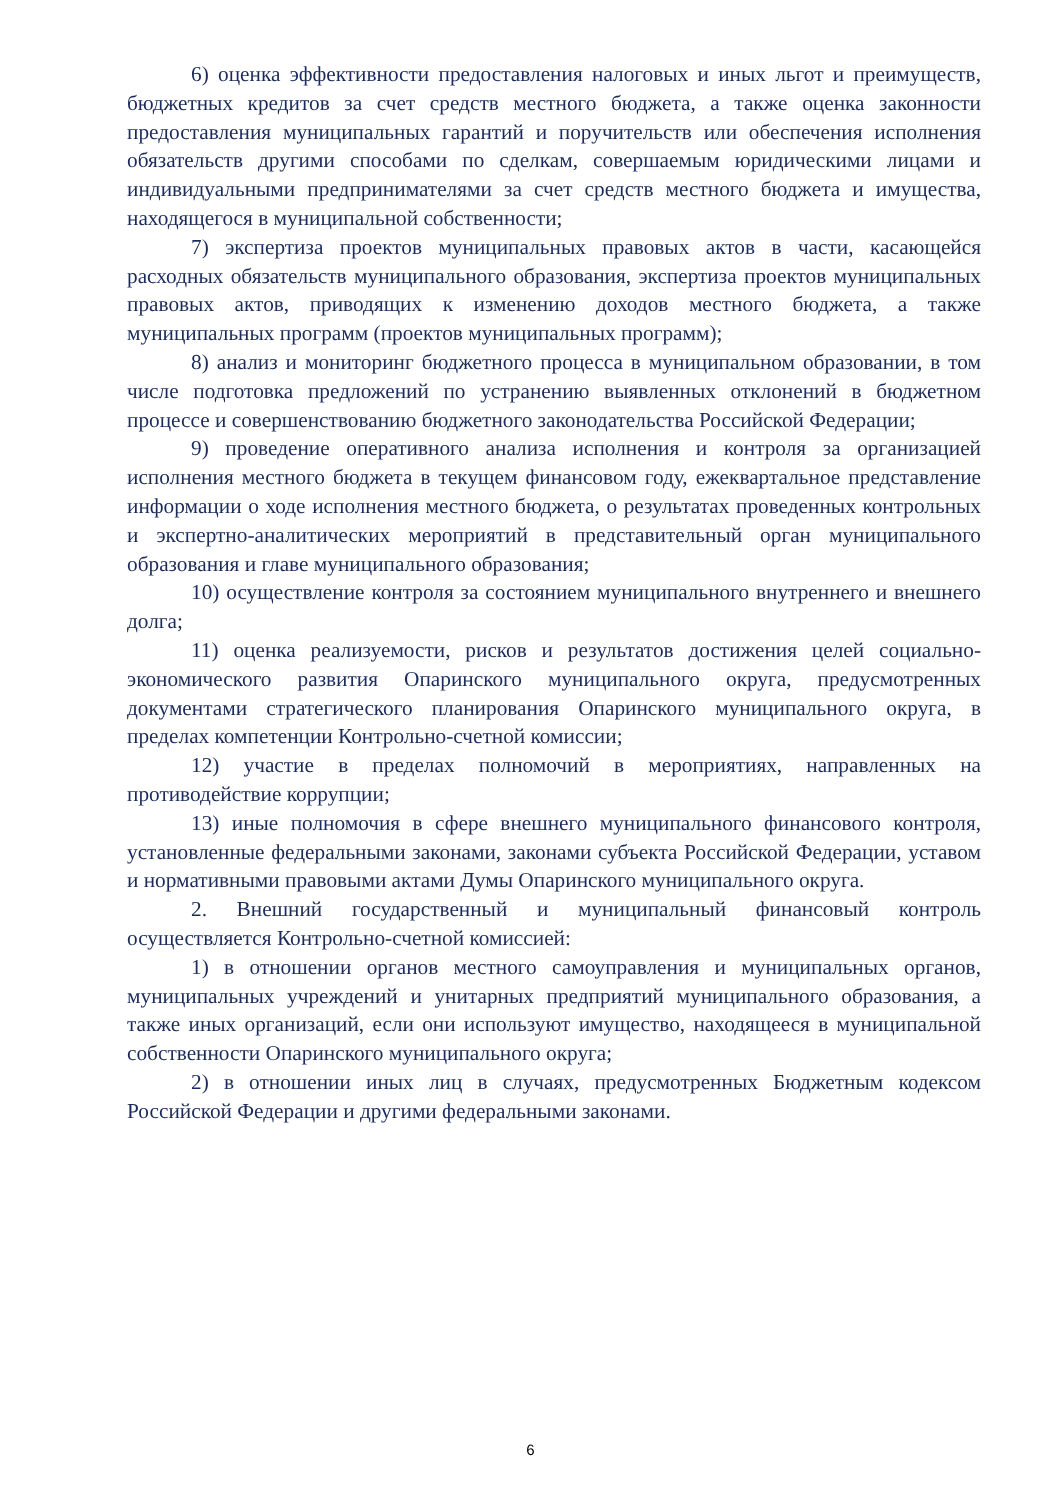6) оценка эффективности предоставления налоговых и иных льгот и преимуществ, бюджетных кредитов за счет средств местного бюджета, а также оценка законности предоставления муниципальных гарантий и поручительств или обеспечения исполнения обязательств другими способами по сделкам, совершаемым юридическими лицами и индивидуальными предпринимателями за счет средств местного бюджета и имущества, находящегося в муниципальной собственности;
7) экспертиза проектов муниципальных правовых актов в части, касающейся расходных обязательств муниципального образования, экспертиза проектов муниципальных правовых актов, приводящих к изменению доходов местного бюджета, а также муниципальных программ (проектов муниципальных программ);
8) анализ и мониторинг бюджетного процесса в муниципальном образовании, в том числе подготовка предложений по устранению выявленных отклонений в бюджетном процессе и совершенствованию бюджетного законодательства Российской Федерации;
9) проведение оперативного анализа исполнения и контроля за организацией исполнения местного бюджета в текущем финансовом году, ежеквартальное представление информации о ходе исполнения местного бюджета, о результатах проведенных контрольных и экспертно-аналитических мероприятий в представительный орган муниципального образования и главе муниципального образования;
10) осуществление контроля за состоянием муниципального внутреннего и внешнего долга;
11) оценка реализуемости, рисков и результатов достижения целей социально-экономического развития Опаринского муниципального округа, предусмотренных документами стратегического планирования Опаринского муниципального округа, в пределах компетенции Контрольно-счетной комиссии;
12) участие в пределах полномочий в мероприятиях, направленных на противодействие коррупции;
13) иные полномочия в сфере внешнего муниципального финансового контроля, установленные федеральными законами, законами субъекта Российской Федерации, уставом и нормативными правовыми актами Думы Опаринского муниципального округа.
2. Внешний государственный и муниципальный финансовый контроль осуществляется Контрольно-счетной комиссией:
1) в отношении органов местного самоуправления и муниципальных органов, муниципальных учреждений и унитарных предприятий муниципального образования, а также иных организаций, если они используют имущество, находящееся в муниципальной собственности Опаринского муниципального округа;
2) в отношении иных лиц в случаях, предусмотренных Бюджетным кодексом Российской Федерации и другими федеральными законами.
6